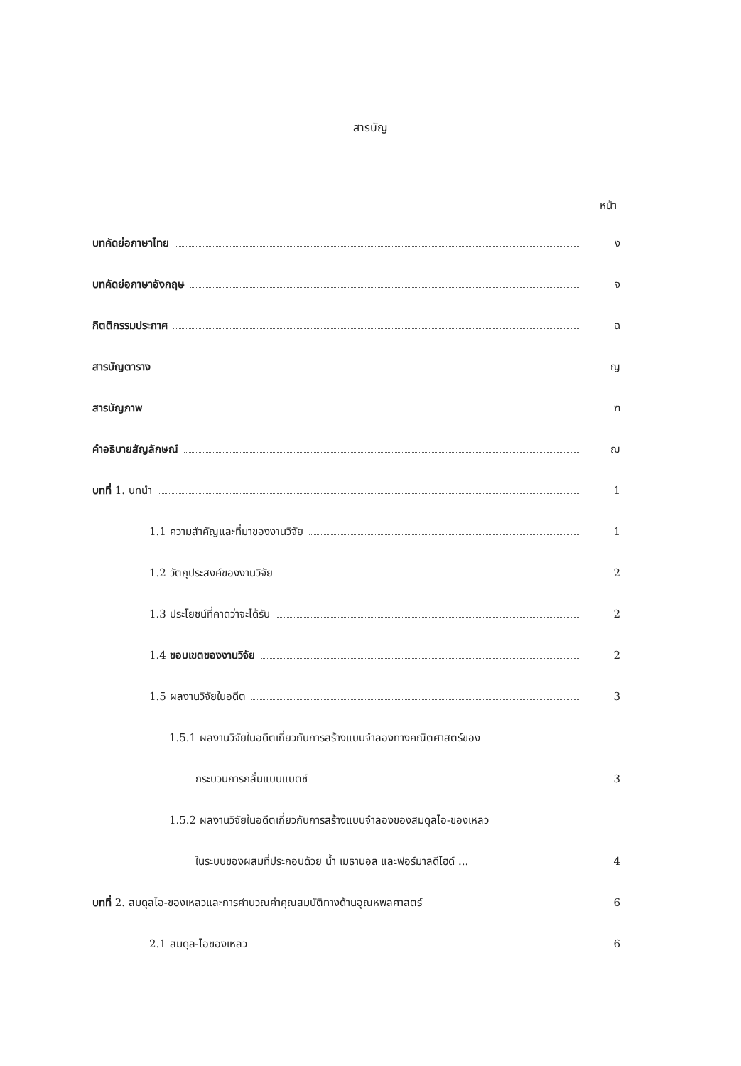สารบัญ
หน้า
บทคัดย่อภาษาไทย ง
บทคัดย่อภาษาอังกฤษ จ
กิตติกรรมประกาศ ฉ
สารบัญตาราง ญ
สารบัญภาพ ฑ
คำอธิบายสัญลักษณ์ ฌ
บทที่ 1. บทนำ 1
1.1 ความสำคัญและที่มาของงานวิจัย 1
1.2 วัตถุประสงค์ของงานวิจัย 2
1.3 ประโยชน์ที่คาดว่าจะได้รับ 2
1.4 ขอบเขตของงานวิจัย 2
1.5 ผลงานวิจัยในอดีต 3
1.5.1 ผลงานวิจัยในอดีตเกี่ยวกับการสร้างแบบจำลองทางคณิตศาสตร์ของ
กระบวนการกลั่นแบบแบตช์ 3
1.5.2 ผลงานวิจัยในอดีตเกี่ยวกับการสร้างแบบจำลองของสมดุลไอ-ของเหลว
ในระบบของผสมที่ประกอบด้วย น้ำ เมธานอล และฟอร์มาลดีไฮด์ ... 4
บทที่ 2. สมดุลไอ-ของเหลวและการคำนวณค่าคุณสมบัติทางด้านอุณหพลศาสตร์ 6
2.1 สมดุล-ไอของเหลว 6